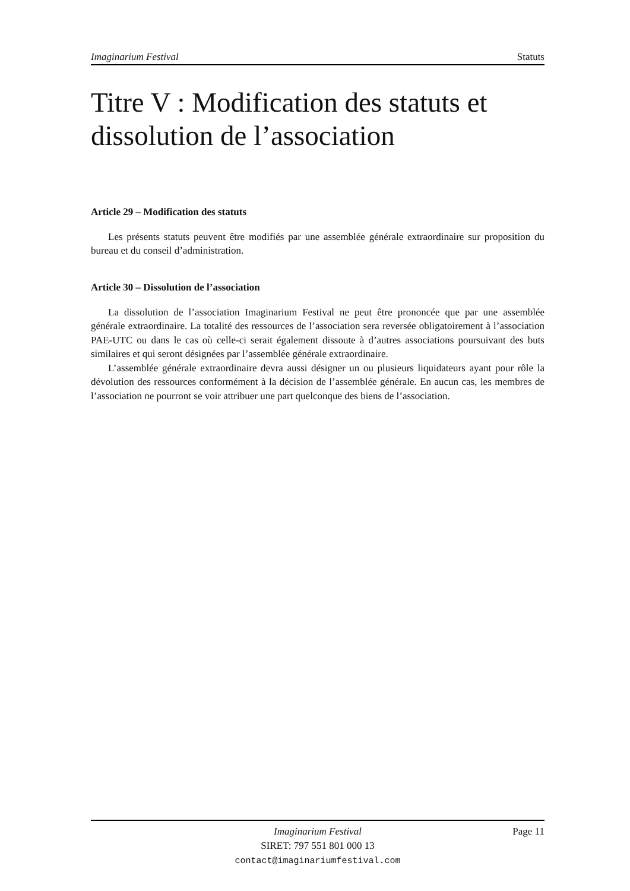Imaginarium Festival Statuts
Titre V : Modification des statuts et dissolution de l’association
Article 29 – Modification des statuts
Les présents statuts peuvent être modifiés par une assemblée générale extraordinaire sur proposition du bureau et du conseil d’administration.
Article 30 – Dissolution de l’association
La dissolution de l’association Imaginarium Festival ne peut être prononcée que par une assemblée générale extraordinaire. La totalité des ressources de l’association sera reversée obligatoirement à l’association PAE-UTC ou dans le cas où celle-ci serait également dissoute à d’autres associations poursuivant des buts similaires et qui seront désignées par l’assemblée générale extraordinaire.
L’assemblée générale extraordinaire devra aussi désigner un ou plusieurs liquidateurs ayant pour rôle la dévolution des ressources conformément à la décision de l’assemblée générale. En aucun cas, les membres de l’association ne pourront se voir attribuer une part quelconque des biens de l’association.
Imaginarium Festival
SIRET: 797 551 801 000 13
contact@imaginariumfestival.com
Page 11